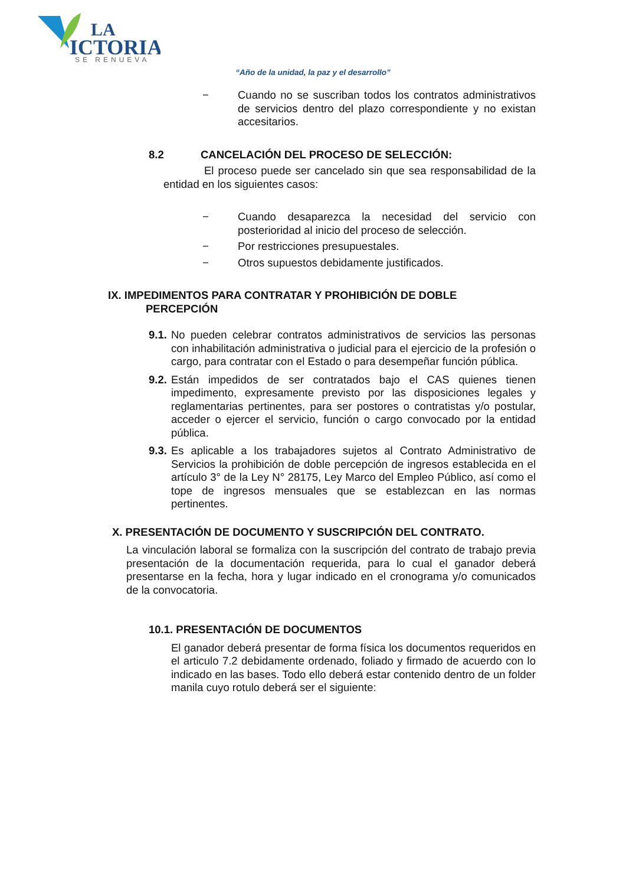LA
ICTORIA
SE RENUEVA
“Año de la unidad, la paz y el desarrollo”
− Cuando no se suscriban todos los contratos administrativos de servicios dentro del plazo correspondiente y no existan accesitarios.
8.2 CANCELACIÓN DEL PROCESO DE SELECCIÓN:
El proceso puede ser cancelado sin que sea responsabilidad de la entidad en los siguientes casos:
− Cuando desaparezca la necesidad del servicio con posterioridad al inicio del proceso de selección.
− Por restricciones presupuestales.
− Otros supuestos debidamente justificados.
IX. IMPEDIMENTOS PARA CONTRATAR Y PROHIBICIÓN DE DOBLE
PERCEPCIÓN
9.1.
No pueden celebrar contratos administrativos de servicios las personas con inhabilitación administrativa o judicial para el ejercicio de la profesión o cargo, para contratar con el Estado o para desempeñar función pública.
9.2.
Están impedidos de ser contratados bajo el CAS quienes tienen impedimento, expresamente previsto por las disposiciones legales y reglamentarias pertinentes, para ser postores o contratistas y/o postular, acceder o ejercer el servicio, función o cargo convocado por la entidad pública.
9.3.
Es aplicable a los trabajadores sujetos al Contrato Administrativo de Servicios la prohibición de doble percepción de ingresos establecida en el artículo 3° de la Ley N° 28175, Ley Marco del Empleo Público, así como el tope de ingresos mensuales que se establezcan en las normas pertinentes.
X. PRESENTACIÓN DE DOCUMENTO Y SUSCRIPCIÓN DEL CONTRATO.
La vinculación laboral se formaliza con la suscripción del contrato de trabajo previa presentación de la documentación requerida, para lo cual el ganador deberá presentarse en la fecha, hora y lugar indicado en el cronograma y/o comunicados de la convocatoria.
10.1. PRESENTACIÓN DE DOCUMENTOS
El ganador deberá presentar de forma física los documentos requeridos en el articulo 7.2 debidamente ordenado, foliado y firmado de acuerdo con lo indicado en las bases. Todo ello deberá estar contenido dentro de un folder manila cuyo rotulo deberá ser el siguiente: